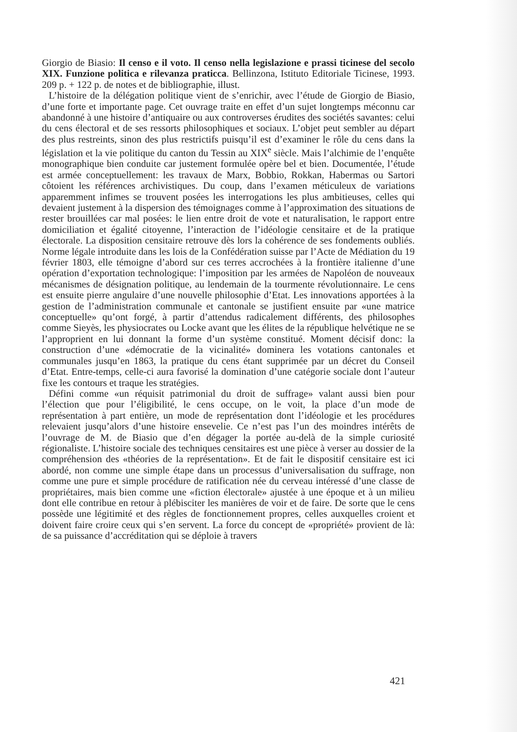Giorgio de Biasio: Il censo e il voto. Il censo nella legislazione e prassi ticinese del secolo XIX. Funzione politica e rilevanza praticca. Bellinzona, Istituto Editoriale Ticinese, 1993. 209 p. + 122 p. de notes et de bibliographie, illust.
L’histoire de la délégation politique vient de s’enrichir, avec l’étude de Giorgio de Biasio, d’une forte et importante page. Cet ouvrage traite en effet d’un sujet longtemps méconnu car abandonné à une histoire d’antiquaire ou aux controverses érudites des sociétés savantes: celui du cens électoral et de ses ressorts philosophiques et sociaux. L’objet peut sembler au départ des plus restreints, sinon des plus restrictifs puisqu’il est d’examiner le rôle du cens dans la législation et la vie politique du canton du Tessin au XIX<sup>e</sup> siècle. Mais l’alchimie de l’enquête monographique bien conduite car justement formulée opère bel et bien. Documentée, l’étude est armée conceptuellement: les travaux de Marx, Bobbio, Rokkan, Habermas ou Sartori côtoient les références archivistiques. Du coup, dans l’examen méticuleux de variations apparemment infimes se trouvent posées les interrogations les plus ambitieuses, celles qui devaient justement à la dispersion des témoignages comme à l’approximation des situations de rester brouillées car mal posées: le lien entre droit de vote et naturalisation, le rapport entre domiciliation et égalité citoyenne, l’interaction de l’idéologie censitaire et de la pratique électorale. La disposition censitaire retrouve dès lors la cohérence de ses fondements oubliés. Norme légale introduite dans les lois de la Confédération suisse par l’Acte de Médiation du 19 février 1803, elle témoigne d’abord sur ces terres accrochées à la frontière italienne d’une opération d’exportation technologique: l’imposition par les armées de Napoléon de nouveaux mécanismes de désignation politique, au lendemain de la tourmente révolutionnaire. Le cens est ensuite pierre angulaire d’une nouvelle philosophie d’Etat. Les innovations apportées à la gestion de l’administration communale et cantonale se justifient ensuite par «une matrice conceptuelle» qu’ont forgé, à partir d’attendus radicalement différents, des philosophes comme Sieyès, les physiocrates ou Locke avant que les élites de la république helvétique ne se l’approprient en lui donnant la forme d’un système constitué. Moment décisif donc: la construction d’une «démocratie de la vicinalité» dominera les votations cantonales et communales jusqu’en 1863, la pratique du cens étant supprimée par un décret du Conseil d’Etat. Entre-temps, celle-ci aura favorisé la domination d’une catégorie sociale dont l’auteur fixe les contours et traque les stratégies.
Défini comme «un réquisit patrimonial du droit de suffrage» valant aussi bien pour l’élection que pour l’éligibilité, le cens occupe, on le voit, la place d’un mode de représentation à part entière, un mode de représentation dont l’idéologie et les procédures relevaient jusqu’alors d’une histoire ensevelie. Ce n’est pas l’un des moindres intérêts de l’ouvrage de M. de Biasio que d’en dégager la portée au-delà de la simple curiosité régionaliste. L’histoire sociale des techniques censitaires est une pièce à verser au dossier de la compréhension des «théories de la représentation». Et de fait le dispositif censitaire est ici abordé, non comme une simple étape dans un processus d’universalisation du suffrage, non comme une pure et simple procédure de ratification née du cerveau intéressé d’une classe de propriétaires, mais bien comme une «fiction électorale» ajustée à une époque et à un milieu dont elle contribue en retour à plébisciter les manières de voir et de faire. De sorte que le cens possède une légitimité et des règles de fonctionnement propres, celles auxquelles croient et doivent faire croire ceux qui s’en servent. La force du concept de «propriété» provient de là: de sa puissance d’accréditation qui se déploie à travers
421